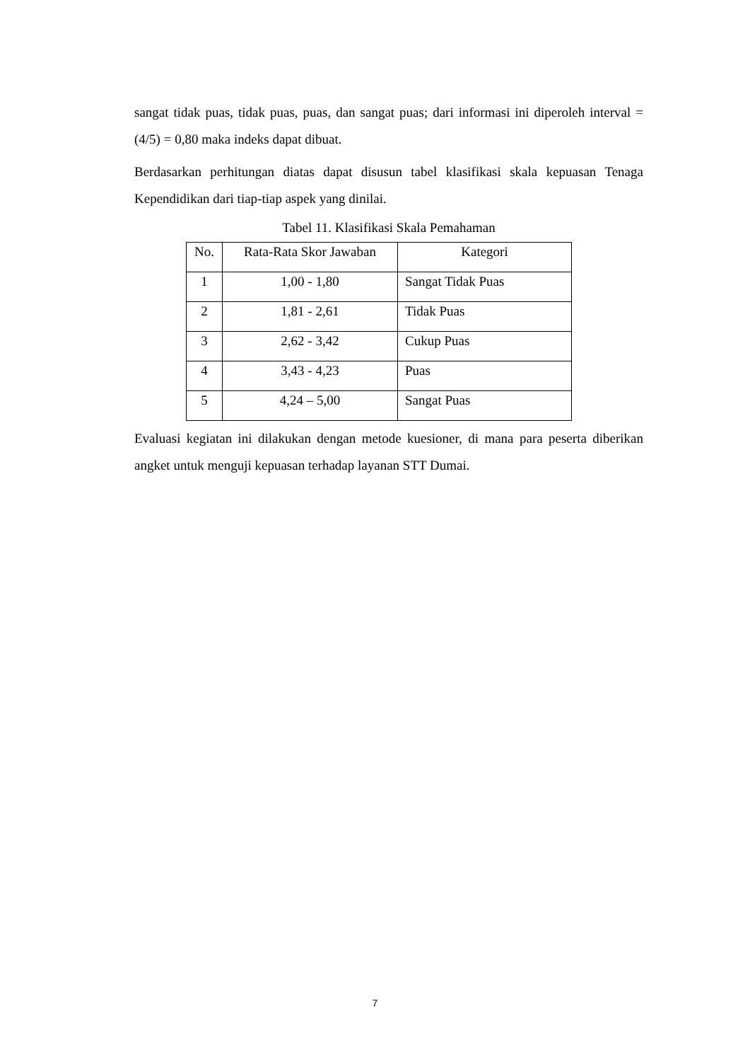sangat tidak puas, tidak puas, puas, dan sangat puas; dari informasi ini diperoleh interval = (4/5) = 0,80 maka indeks dapat dibuat.
Berdasarkan perhitungan diatas dapat disusun tabel klasifikasi skala kepuasan Tenaga Kependidikan dari tiap-tiap aspek yang dinilai.
Tabel 11. Klasifikasi Skala Pemahaman
| No. | Rata-Rata Skor Jawaban | Kategori |
| --- | --- | --- |
| 1 | 1,00 - 1,80 | Sangat Tidak Puas |
| 2 | 1,81 - 2,61 | Tidak Puas |
| 3 | 2,62 - 3,42 | Cukup Puas |
| 4 | 3,43 - 4,23 | Puas |
| 5 | 4,24 – 5,00 | Sangat Puas |
Evaluasi kegiatan ini dilakukan dengan metode kuesioner, di mana para peserta diberikan angket untuk menguji kepuasan terhadap layanan STT Dumai.
7